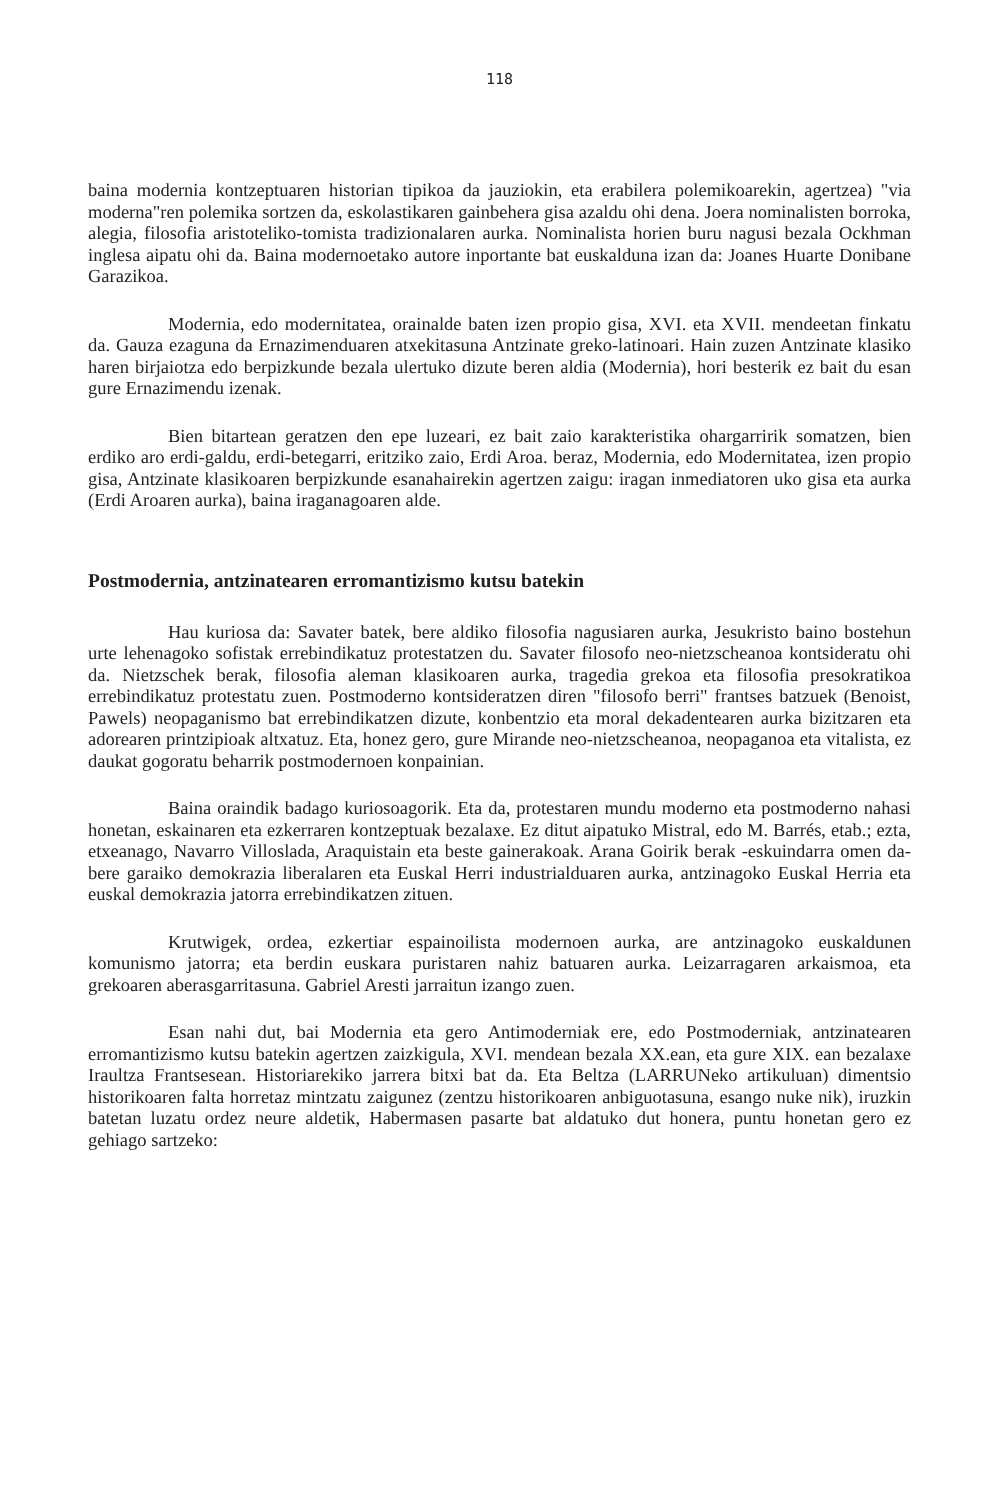118
baina modernia kontzeptuaren historian tipikoa da jauziokin, eta erabilera polemikoarekin, agertzea) "via moderna"ren polemika sortzen da, eskolastikaren gainbehera gisa azaldu ohi dena. Joera nominalisten borroka, alegia, filosofia aristoteliko-tomista tradizionalaren aurka. Nominalista horien buru nagusi bezala Ockhman inglesa aipatu ohi da. Baina modernoetako autore inportante bat euskalduna izan da: Joanes Huarte Donibane Garazikoa.
Modernia, edo modernitatea, orainalde baten izen propio gisa, XVI. eta XVII. mendeetan finkatu da. Gauza ezaguna da Ernazimenduaren atxekitasuna Antzinate greko-latinoari. Hain zuzen Antzinate klasiko haren birjaiotza edo berpizkunde bezala ulertuko dizute beren aldia (Modernia), hori besterik ez bait du esan gure Ernazimendu izenak.
Bien bitartean geratzen den epe luzeari, ez bait zaio karakteristika ohargarririk somatzen, bien erdiko aro erdi-galdu, erdi-betegarri, eritziko zaio, Erdi Aroa. beraz, Modernia, edo Modernitatea, izen propio gisa, Antzinate klasikoaren berpizkunde esanahairekin agertzen zaigu: iragan inmediatoren uko gisa eta aurka (Erdi Aroaren aurka), baina iraganagoaren alde.
Postmodernia, antzinatearen erromantizismo kutsu batekin
Hau kuriosa da: Savater batek, bere aldiko filosofia nagusiaren aurka, Jesukristo baino bostehun urte lehenagoko sofistak errebindikatuz protestatzen du. Savater filosofo neo-nietzscheanoa kontsideratu ohi da. Nietzschek berak, filosofia aleman klasikoaren aurka, tragedia grekoa eta filosofia presokratikoa errebindikatuz protestatu zuen. Postmoderno kontsideratzen diren "filosofo berri" frantses batzuek (Benoist, Pawels) neopaganismo bat errebindikatzen dizute, konbentzio eta moral dekadentearen aurka bizitzaren eta adorearen printzipioak altxatuz. Eta, honez gero, gure Mirande neo-nietzscheanoa, neopaganoa eta vitalista, ez daukat gogoratu beharrik postmodernoen konpainian.
Baina oraindik badago kuriosoagorik. Eta da, protestaren mundu moderno eta postmoderno nahasi honetan, eskainaren eta ezkerraren kontzeptuak bezalaxe. Ez ditut aipatuko Mistral, edo M. Barrés, etab.; ezta, etxeanago, Navarro Villoslada, Araquistain eta beste gainerakoak. Arana Goirik berak -eskuindarra omen da- bere garaiko demokrazia liberalaren eta Euskal Herri industrialduaren aurka, antzinagoko Euskal Herria eta euskal demokrazia jatorra errebindikatzen zituen.
Krutwigek, ordea, ezkertiar espainoilista modernoen aurka, are antzinagoko euskaldunen komunismo jatorra; eta berdin euskara puristaren nahiz batuaren aurka. Leizarragaren arkaismoa, eta grekoaren aberasgarritasuna. Gabriel Aresti jarraitun izango zuen.
Esan nahi dut, bai Modernia eta gero Antimoderniak ere, edo Postmoderniak, antzinatearen erromantizismo kutsu batekin agertzen zaizkigula, XVI. mendean bezala XX.ean, eta gure XIX. ean bezalaxe Iraultza Frantsesean. Historiarekiko jarrera bitxi bat da. Eta Beltza (LARRUNeko artikuluan) dimentsio historikoaren falta horretaz mintzatu zaigunez (zentzu historikoaren anbiguotasuna, esango nuke nik), iruzkin batetan luzatu ordez neure aldetik, Habermasen pasarte bat aldatuko dut honera, puntu honetan gero ez gehiago sartzeko: